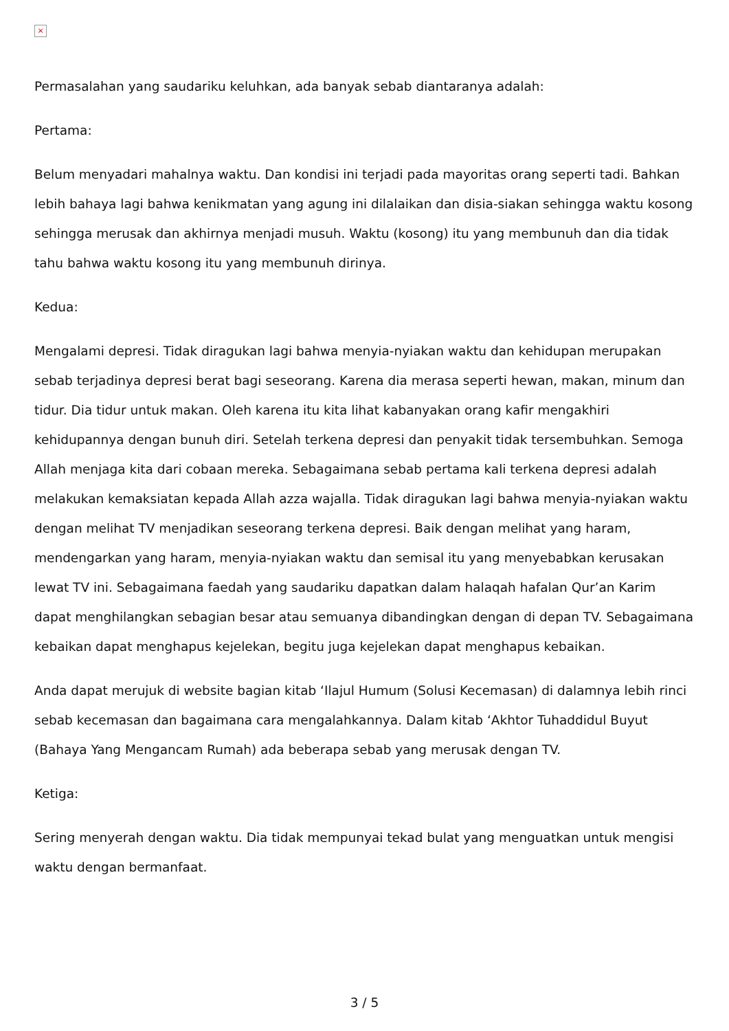×
Permasalahan yang saudariku keluhkan, ada banyak sebab diantaranya adalah:
Pertama:
Belum menyadari mahalnya waktu. Dan kondisi ini terjadi pada mayoritas orang seperti tadi. Bahkan lebih bahaya lagi bahwa kenikmatan yang agung ini dilalaikan dan disia-siakan sehingga waktu kosong sehingga merusak dan akhirnya menjadi musuh. Waktu (kosong) itu yang membunuh dan dia tidak tahu bahwa waktu kosong itu yang membunuh dirinya.
Kedua:
Mengalami depresi. Tidak diragukan lagi bahwa menyia-nyiakan waktu dan kehidupan merupakan sebab terjadinya depresi berat bagi seseorang. Karena dia merasa seperti hewan, makan, minum dan tidur. Dia tidur untuk makan. Oleh karena itu kita lihat kabanyakan orang kafir mengakhiri kehidupannya dengan bunuh diri. Setelah terkena depresi dan penyakit tidak tersembuhkan. Semoga Allah menjaga kita dari cobaan mereka. Sebagaimana sebab pertama kali terkena depresi adalah melakukan kemaksiatan kepada Allah azza wajalla. Tidak diragukan lagi bahwa menyia-nyiakan waktu dengan melihat TV menjadikan seseorang terkena depresi. Baik dengan melihat yang haram, mendengarkan yang haram, menyia-nyiakan waktu dan semisal itu yang menyebabkan kerusakan lewat TV ini. Sebagaimana faedah yang saudariku dapatkan dalam halaqah hafalan Qur’an Karim dapat menghilangkan sebagian besar atau semuanya dibandingkan dengan di depan TV. Sebagaimana kebaikan dapat menghapus kejelekan, begitu juga kejelekan dapat menghapus kebaikan.
Anda dapat merujuk di website bagian kitab ‘Ilajul Humum (Solusi Kecemasan) di dalamnya lebih rinci sebab kecemasan dan bagaimana cara mengalahkannya. Dalam kitab ‘Akhtor Tuhaddidul Buyut (Bahaya Yang Mengancam Rumah) ada beberapa sebab yang merusak dengan TV.
Ketiga:
Sering menyerah dengan waktu. Dia tidak mempunyai tekad bulat yang menguatkan untuk mengisi waktu dengan bermanfaat.
3 / 5